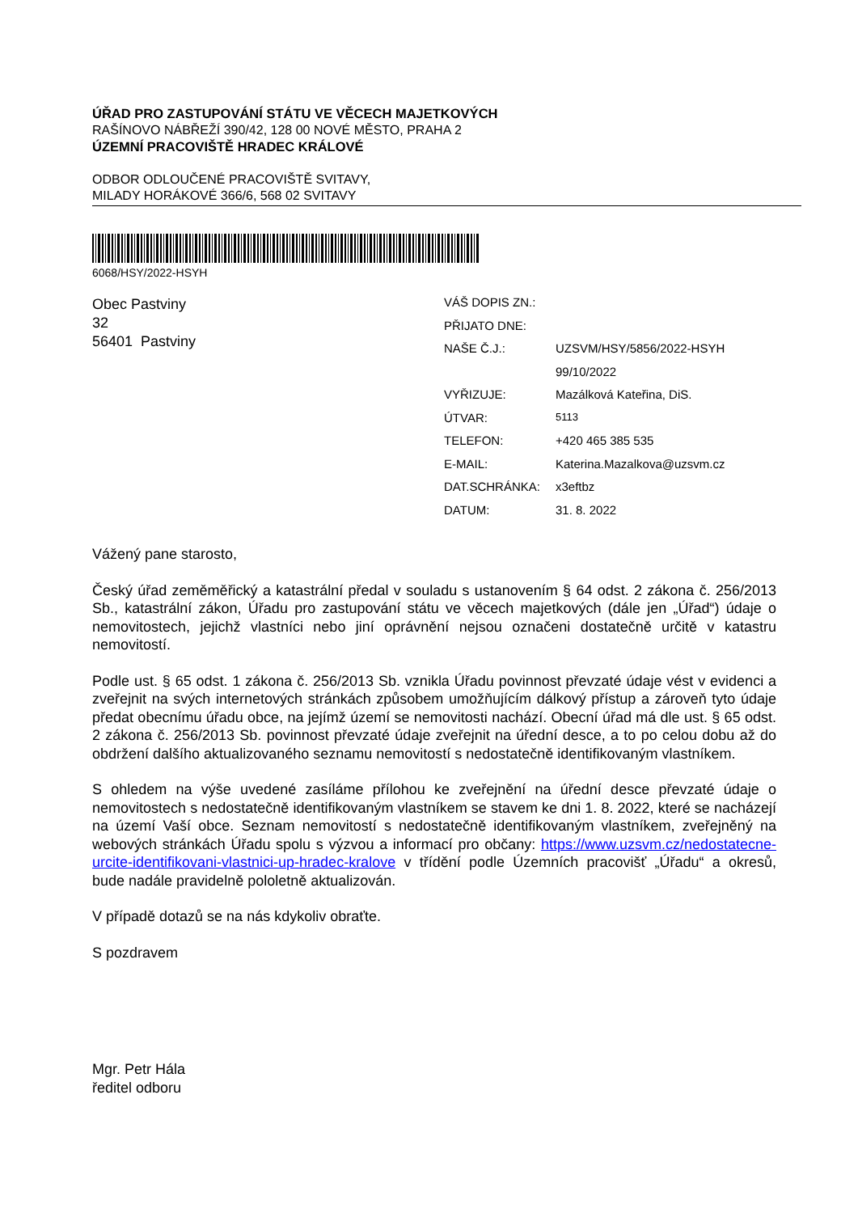ÚŘAD PRO ZASTUPOVÁNÍ STÁTU VE VĚCECH MAJETKOVÝCH
RAŠÍNOVO NÁBŘEŽÍ 390/42, 128 00 NOVÉ MĚSTO, PRAHA 2
ÚZEMNÍ PRACOVIŠTĚ HRADEC KRÁLOVÉ
ODBOR ODLOUČENÉ PRACOVIŠTĚ SVITAVY,
MILADY HORÁKOVÉ 366/6, 568 02 SVITAVY
6068/HSY/2022-HSYH
Obec Pastviny
32
56401 Pastviny
| VÁŠ DOPIS ZN.: | |
| PŘIJATO DNE: | |
| NAŠE Č.J.: | UZSVM/HSY/5856/2022-HSYH |
| | 99/10/2022 |
| VYŘIZUJE: | Mazálková Kateřina, DiS. |
| ÚTVAR: | 5113 |
| TELEFON: | +420 465 385 535 |
| E-MAIL: | Katerina.Mazalkova@uzsvm.cz |
| DAT.SCHRÁNKA: | x3eftbz |
| DATUM: | 31. 8. 2022 |
Vážený pane starosto,
Český úřad zeměměřický a katastrální předal v souladu s ustanovením § 64 odst. 2 zákona č. 256/2013 Sb., katastrální zákon, Úřadu pro zastupování státu ve věcech majetkových (dále jen „Úřad“) údaje o nemovitostech, jejichž vlastníci nebo jiní oprávnění nejsou označeni dostatečně určitě v katastru nemovitostí.
Podle ust. § 65 odst. 1 zákona č. 256/2013 Sb. vznikla Úřadu povinnost převzaté údaje vést v evidenci a zveřejnit na svých internetových stránkách způsobem umožňujícím dálkový přístup a zároveň tyto údaje předat obecnímu úřadu obce, na jejímž území se nemovitosti nachází. Obecní úřad má dle ust. § 65 odst. 2 zákona č. 256/2013 Sb. povinnost převzaté údaje zveřejnit na úřední desce, a to po celou dobu až do obdržení dalšího aktualizovaného seznamu nemovitostí s nedostatečně identifikovaným vlastníkem.
S ohledem na výše uvedené zasíláme přílohou ke zveřejnění na úřední desce převzaté údaje o nemovitostech s nedostatečně identifikovaným vlastníkem se stavem ke dni 1. 8. 2022, které se nacházejí na území Vaší obce. Seznam nemovitostí s nedostatečně identifikovaným vlastníkem, zveřejněný na webových stránkách Úřadu spolu s výzvou a informací pro občany: https://www.uzsvm.cz/nedostatecne-urcite-identifikovani-vlastnici-up-hradec-kralove v třídění podle Územních pracovišť „Úřadu“ a okresů, bude nadále pravidelně pololetně aktualizován.
V případě dotazů se na nás kdykoliv obraťte.
S pozdravem
Mgr. Petr Hála
ředitel odboru